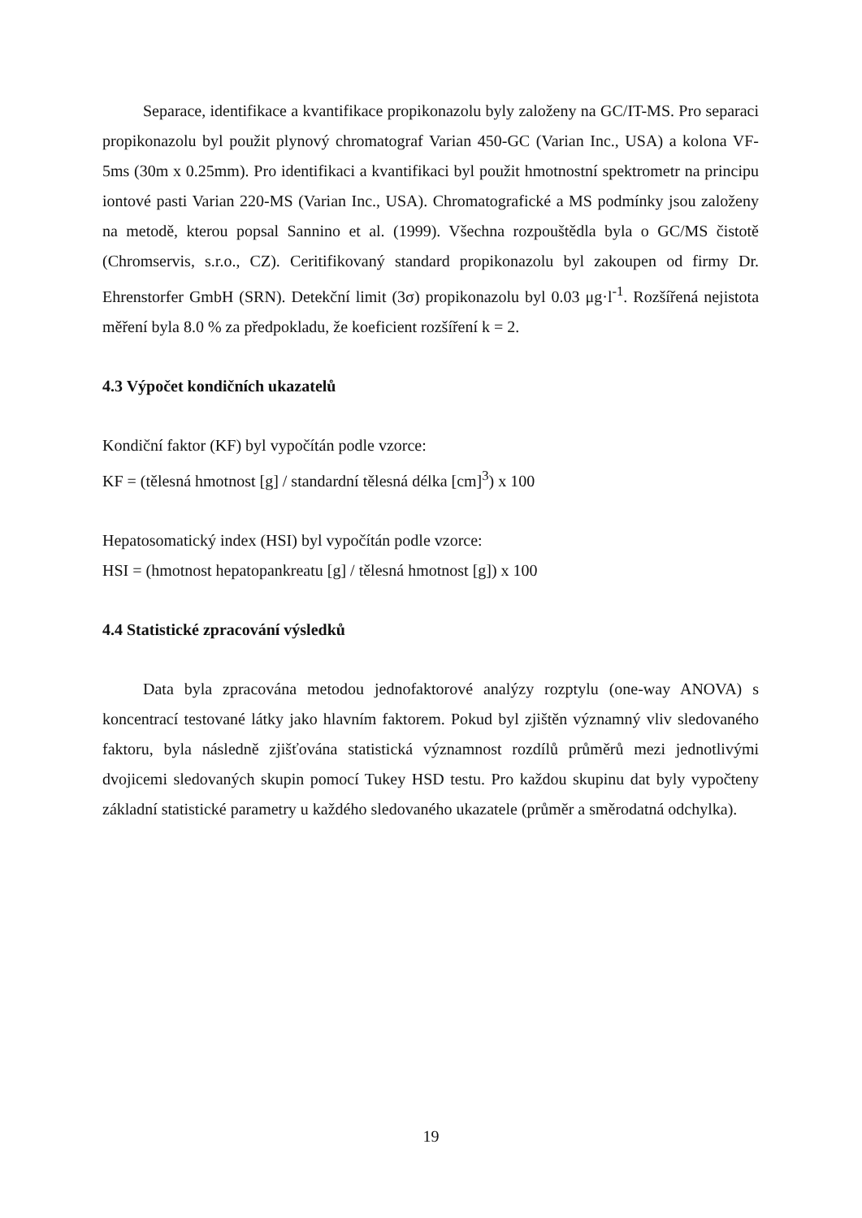Separace, identifikace a kvantifikace propikonazolu byly založeny na GC/IT-MS. Pro separaci propikonazolu byl použit plynový chromatograf Varian 450-GC (Varian Inc., USA) a kolona VF-5ms (30m x 0.25mm). Pro identifikaci a kvantifikaci byl použit hmotnostní spektrometr na principu iontové pasti Varian 220-MS (Varian Inc., USA). Chromatografické a MS podmínky jsou založeny na metodě, kterou popsal Sannino et al. (1999). Všechna rozpouštědla byla o GC/MS čistotě (Chromservis, s.r.o., CZ). Ceritifikovaný standard propikonazolu byl zakoupen od firmy Dr. Ehrenstorfer GmbH (SRN). Detekční limit (3σ) propikonazolu byl 0.03 μg·l<sup>-1</sup>. Rozšířená nejistota měření byla 8.0 % za předpokladu, že koeficient rozšíření k = 2.
4.3 Výpočet kondičních ukazatelů
Kondiční faktor (KF) byl vypočítán podle vzorce:
KF = (tělesná hmotnost [g] / standardní tělesná délka [cm]<sup>3</sup>) x 100
Hepatosomatický index (HSI) byl vypočítán podle vzorce:
HSI = (hmotnost hepatopankreatu [g] / tělesná hmotnost [g]) x 100
4.4 Statistické zpracování výsledků
Data byla zpracována metodou jednofaktorové analýzy rozptylu (one-way ANOVA) s koncentrací testované látky jako hlavním faktorem. Pokud byl zjištěn významný vliv sledovaného faktoru, byla následně zjišťována statistická významnost rozdílů průměrů mezi jednotlivými dvojicemi sledovaných skupin pomocí Tukey HSD testu. Pro každou skupinu dat byly vypočteny základní statistické parametry u každého sledovaného ukazatele (průměr a směrodatná odchylka).
19